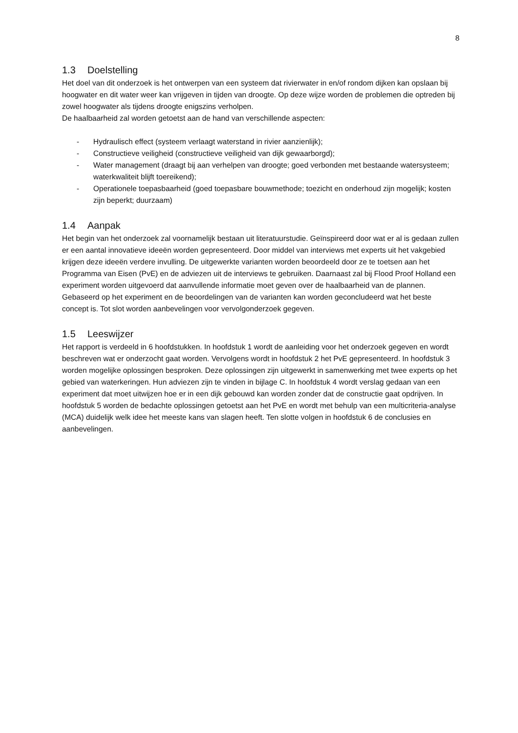8
1.3 Doelstelling
Het doel van dit onderzoek is het ontwerpen van een systeem dat rivierwater in en/of rondom dijken kan opslaan bij hoogwater en dit water weer kan vrijgeven in tijden van droogte. Op deze wijze worden de problemen die optreden bij zowel hoogwater als tijdens droogte enigszins verholpen.
De haalbaarheid zal worden getoetst aan de hand van verschillende aspecten:
- Hydraulisch effect (systeem verlaagt waterstand in rivier aanzienlijk);
- Constructieve veiligheid (constructieve veiligheid van dijk gewaarborgd);
- Water management (draagt bij aan verhelpen van droogte; goed verbonden met bestaande watersysteem; waterkwaliteit blijft toereikend);
- Operationele toepasbaarheid (goed toepasbare bouwmethode; toezicht en onderhoud zijn mogelijk; kosten zijn beperkt; duurzaam)
1.4 Aanpak
Het begin van het onderzoek zal voornamelijk bestaan uit literatuurstudie. Geïnspireerd door wat er al is gedaan zullen er een aantal innovatieve ideeën worden gepresenteerd. Door middel van interviews met experts uit het vakgebied krijgen deze ideeën verdere invulling. De uitgewerkte varianten worden beoordeeld door ze te toetsen aan het Programma van Eisen (PvE) en de adviezen uit de interviews te gebruiken. Daarnaast zal bij Flood Proof Holland een experiment worden uitgevoerd dat aanvullende informatie moet geven over de haalbaarheid van de plannen. Gebaseerd op het experiment en de beoordelingen van de varianten kan worden geconcludeerd wat het beste concept is. Tot slot worden aanbevelingen voor vervolgonderzoek gegeven.
1.5 Leeswijzer
Het rapport is verdeeld in 6 hoofdstukken. In hoofdstuk 1 wordt de aanleiding voor het onderzoek gegeven en wordt beschreven wat er onderzocht gaat worden. Vervolgens wordt in hoofdstuk 2 het PvE gepresenteerd. In hoofdstuk 3 worden mogelijke oplossingen besproken. Deze oplossingen zijn uitgewerkt in samenwerking met twee experts op het gebied van waterkeringen. Hun adviezen zijn te vinden in bijlage C. In hoofdstuk 4 wordt verslag gedaan van een experiment dat moet uitwijzen hoe er in een dijk gebouwd kan worden zonder dat de constructie gaat opdrijven. In hoofdstuk 5 worden de bedachte oplossingen getoetst aan het PvE en wordt met behulp van een multicriteria-analyse (MCA) duidelijk welk idee het meeste kans van slagen heeft. Ten slotte volgen in hoofdstuk 6 de conclusies en aanbevelingen.